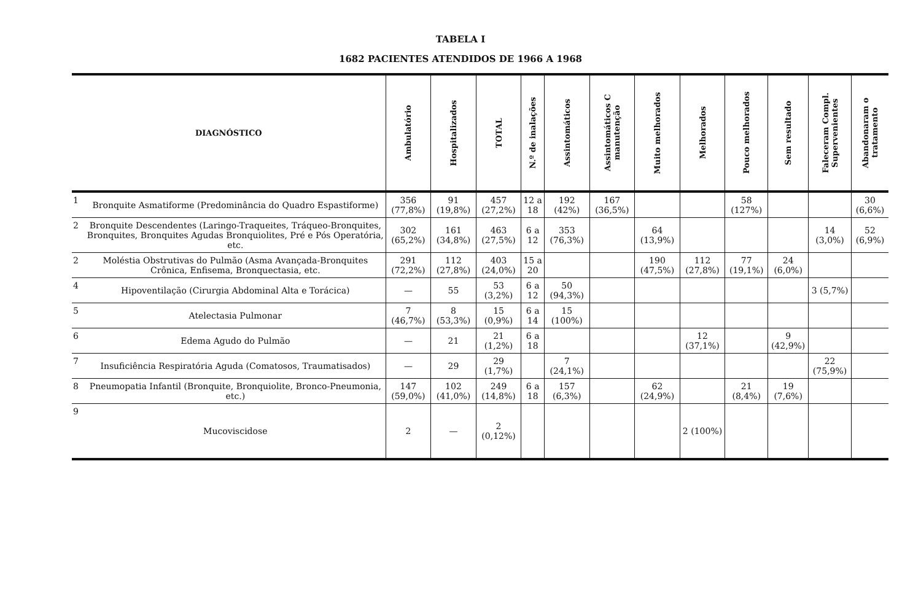TABELA I
1682 PACIENTES ATENDIDOS DE 1966 A 1968
| DIAGNÓSTICO | | Ambulatório | Hospitalizados | TOTAL | N.º de inalações | Assintomáticos | Assintomáticos C manutenção | Muito melhorados | Melhorados | Pouco melhorados | Sem resultado | Faleceram Compl. Supervenientes | Abandonaram o tratamento |
| --- | --- | --- | --- | --- | --- | --- | --- | --- | --- | --- | --- | --- | --- |
| 1 | Bronquite Asmatiforme (Predominância do Quadro Espastiforme) | 356 (77,8%) | 91 (19,8%) | 457 (27,2%) | 12 a 18 | 192 (42%) | 167 (36,5%) | | | 58 (127%) | | | 30 (6,6%) |
| 2 | Bronquite Descendentes (Laringo-Traqueites, Tráqueo-Bronquites, Bronquites, Bronquites Agudas Bronquiolites, Pré e Pós Operatória, etc. | 302 (65,2%) | 161 (34,8%) | 463 (27,5%) | 6 a 12 | 353 (76,3%) | | 64 (13,9%) | | | | 14 (3,0%) | 52 (6,9%) |
| 2 | Moléstia Obstrutivas do Pulmão (Asma Avançada-Bronquites Crônica, Enfisema, Bronquectasia, etc. | 291 (72,2%) | 112 (27,8%) | 403 (24,0%) | 15 a 20 | | | 190 (47,5%) | 112 (27,8%) | 77 (19,1%) | 24 (6,0%) | | |
| 4 | Hipoventilação (Cirurgia Abdominal Alta e Torácica) | — | 55 | 53 (3,2%) | 6 a 12 | 50 (94,3%) | | | | | | 3 (5,7%) | |
| 5 | Atelectasia Pulmonar | 7 (46,7%) | 8 (53,3%) | 15 (0,9%) | 6 a 14 | 15 (100%) | | | | | | | |
| 6 | Edema Agudo do Pulmão | — | 21 | 21 (1,2%) | 6 a 18 | | | | 12 (37,1%) | | 9 (42,9%) | | |
| 7 | Insuficiência Respiratória Aguda (Comatosos, Traumatisados) | — | 29 | 29 (1,7%) | | 7 (24,1%) | | | | | | 22 (75,9%) | |
| 8 | Pneumopatia Infantil (Bronquite, Bronquiolite, Bronco-Pneumonia, etc.) | 147 (59,0%) | 102 (41,0%) | 249 (14,8%) | 6 a 18 | 157 (6,3%) | | 62 (24,9%) | | 21 (8,4%) | 19 (7,6%) | | |
| 9 | Mucoviscidose | 2 | — | 2 (0,12%) | | | | | 2 (100%) | | | | |